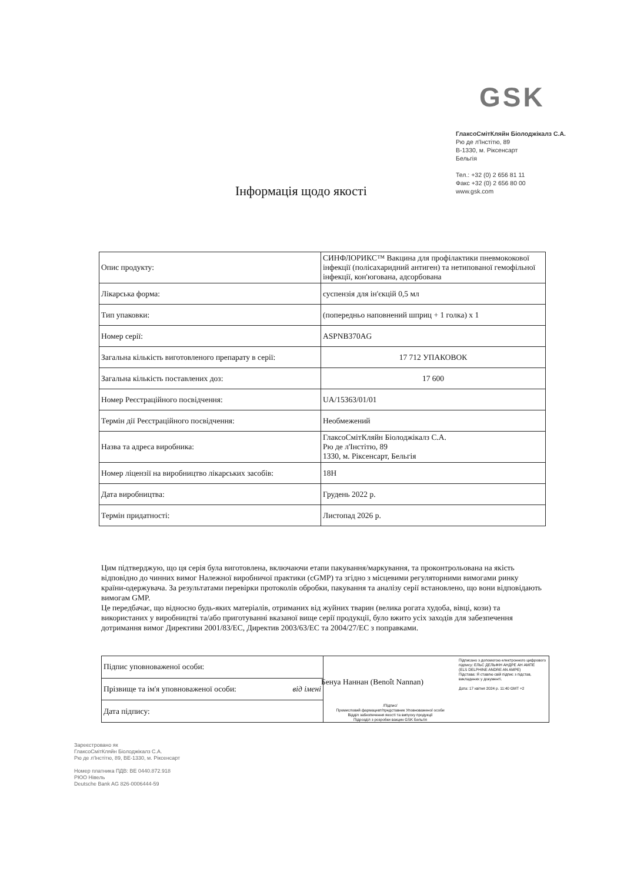GSK
ГлаксоСмітКляйн Біолоджікалз С.А.
Рю де л'Інстітю, 89
B-1330, м. Ріксенсарт
Бельгія
Тел.: +32 (0) 2 656 81 11
Факс +32 (0) 2 656 80 00
www.gsk.com
Інформація щодо якості
| Опис продукту: | СИНФЛОРИКС™ Вакцина для профілактики пневмококової інфекції (полісахаридний антиген) та нетипованої гемофільної інфекції, кон'югована, адсорбована |
| Лікарська форма: | суспензія для ін'єкцій 0,5 мл |
| Тип упаковки: | (попередньо наповнений шприц + 1 голка) x 1 |
| Номер серії: | ASPNB370AG |
| Загальна кількість виготовленого препарату в серії: | 17 712 УПАКОВОК |
| Загальна кількість поставлених доз: | 17 600 |
| Номер Реєстраційного посвідчення: | UA/15363/01/01 |
| Термін дії Реєстраційного посвідчення: | Необмежений |
| Назва та адреса виробника: | ГлаксоСмітКляйн Біолоджікалз С.А. Рю де л'Інстітю, 89 1330, м. Ріксенсарт, Бельгія |
| Номер ліцензії на виробництво лікарських засобів: | 18H |
| Дата виробництва: | Грудень 2022 р. |
| Термін придатності: | Листопад 2026 р. |
Цим підтверджую, що ця серія була виготовлена, включаючи етапи пакування/маркування, та проконтрольована на якість відповідно до чинних вимог Належної виробничої практики (cGMP) та згідно з місцевими регуляторними вимогами ринку країни-одержувача. За результатами перевірки протоколів обробки, пакування та аналізу серії встановлено, що вони відповідають вимогам GMP.
Це передбачає, що відносно будь-яких матеріалів, отриманих від жуйних тварин (велика рогата худоба, вівці, кози) та використаних у виробництві та/або приготуванні вказаної вище серії продукції, було вжито усіх заходів для забезпечення дотримання вимог Директиви 2001/83/ЕС, Директив 2003/63/ЕС та 2004/27/ЕС з поправками.
| Підпис уповноваженої особи: | /Підпис/ Промисловий фармацевт/представник Уповноваженої особи Відділ забезпечення якості та випуску продукції Підрозділ з розробки вакцин GSK Бельгія Підписано з допомогою електронного цифрового підпису: ЕЛЬС ДЕЛЬФІН АНДРЕ АН АМПЕ (ELS DELPHINE ANDRE AN AMPE) Підстава: Я ставлю свій підпис з підстав, викладених у документі. Дата: 17 квітня 2024 р. 11:40 GMT +2 |
| Прізвище та ім'я уповноваженої особи: від імені | |
| Дата підпису: | |
Бенуа Наннан (Benoît Nannan)
Зареєстровано як
ГлаксоСмітКляйн Біолоджікалз С.А.
Рю де л'Інстітю, 89, BE-1330, м. Ріксенсарт
Номер платника ПДВ: BE 0440.872.918
РЮО Нівель
Deutsche Bank AG 826-0006444-59